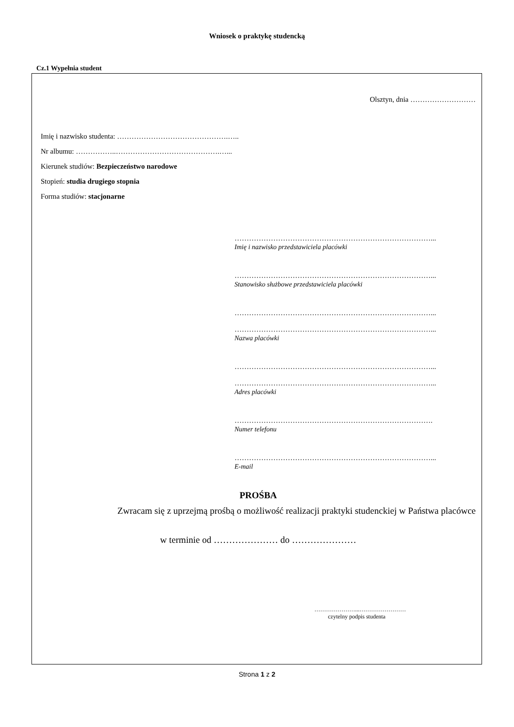Wniosek o praktykę studencką
Cz.1 Wypełnia student
Olsztyn, dnia ………………………
Imię i nazwisko studenta: ……………………………………….…..
Nr albumu: ……………..…………………………………….…...
Kierunek studiów: Bezpieczeństwo narodowe
Stopień: studia drugiego stopnia
Forma studiów: stacjonarne
………………………………………………………………………...
Imię i nazwisko przedstawiciela placówki
………………………………………………………………………...
Stanowisko służbowe przedstawiciela placówki
………………………………………………………………………...
………………………………………………………………………...
Nazwa placówki
………………………………………………………………………...
………………………………………………………………………...
Adres placówki
……………………………………………………………………….
Numer telefonu
………………………………………………………………………...
E-mail
PROŚBA
Zwracam się z uprzejmą prośbą o możliwość realizacji praktyki studenckiej w Państwa placówce
w terminie od ………………… do …………………
…………………...……………………
czytelny podpis studenta
Strona 1 z 2